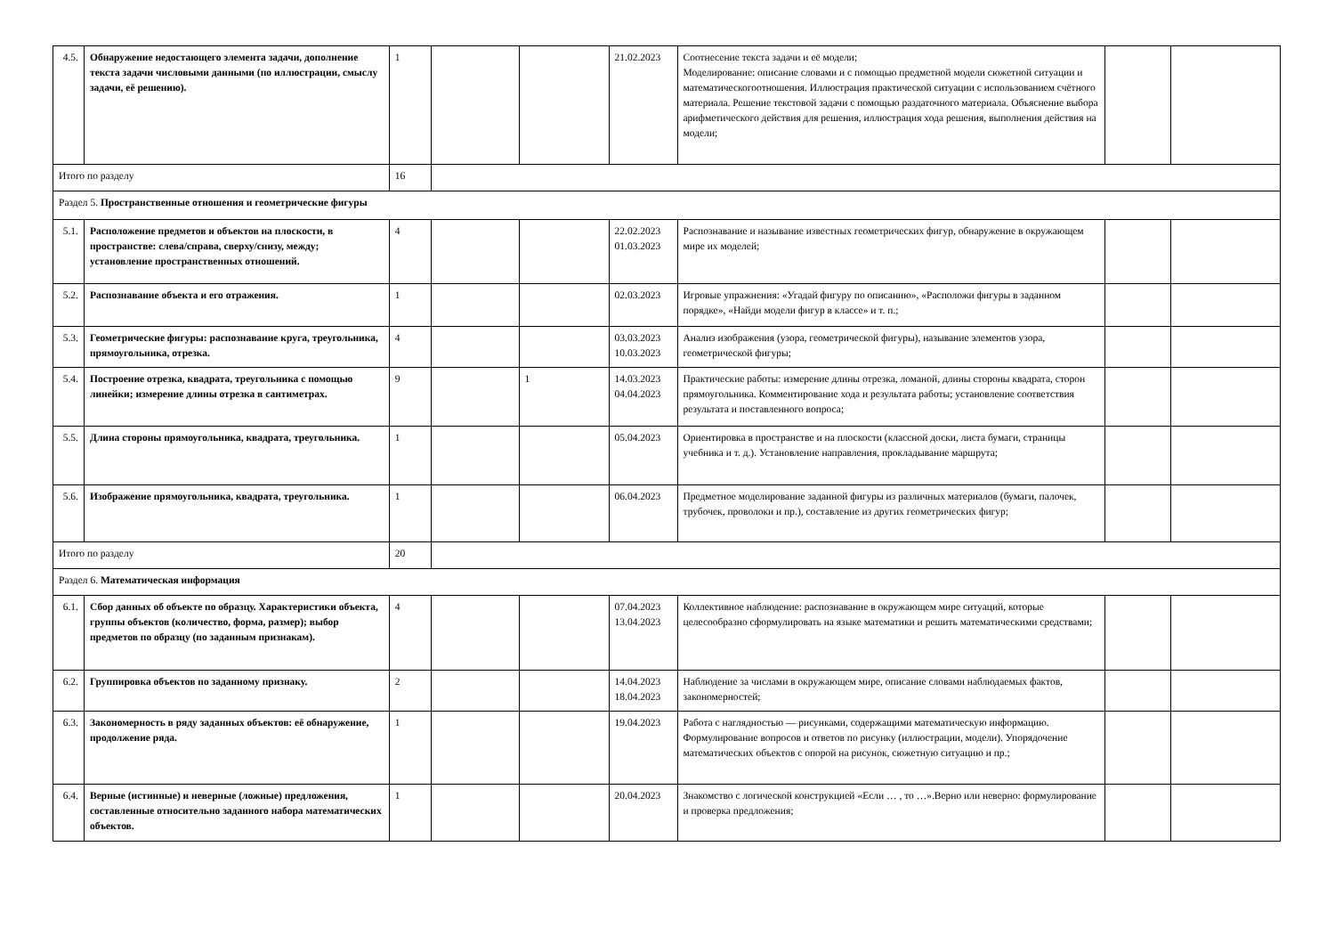| 4.5. | Обнаружение недостающего элемента задачи, дополнение текста задачи числовыми данными (по иллюстрации, смыслу задачи, её решению). | 1 | | | 21.02.2023 | Соотнесение текста задачи и её модели; Моделирование: описание словами и с помощью предметной модели сюжетной ситуации и математическогоотношения. Иллюстрация практической ситуации с использованием счётного материала. Решение текстовой задачи с помощью раздаточного материала. Объяснение выбора арифметического действия для решения, иллюстрация хода решения, выполнения действия на модели; | | |
| Итого по разделу | | 16 | | | | | | |
| Раздел 5. Пространственные отношения и геометрические фигуры | | | | | | | | |
| 5.1. | Расположение предметов и объектов на плоскости, в пространстве: слева/справа, сверху/снизу, между; установление пространственных отношений. | 4 | | | 22.02.2023 01.03.2023 | Распознавание и называние известных геометрических фигур, обнаружение в окружающем мире их моделей; | | |
| 5.2. | Распознавание объекта и его отражения. | 1 | | | 02.03.2023 | Игровые упражнения: «Угадай фигуру по описанию», «Расположи фигуры в заданном порядке», «Найди модели фигур в классе» и т. п.; | | |
| 5.3. | Геометрические фигуры: распознавание круга, треугольника, прямоугольника, отрезка. | 4 | | | 03.03.2023 10.03.2023 | Анализ изображения (узора, геометрической фигуры), называние элементов узора, геометрической фигуры; | | |
| 5.4. | Построение отрезка, квадрата, треугольника с помощью линейки; измерение длины отрезка в сантиметрах. | 9 | | 1 | 14.03.2023 04.04.2023 | Практические работы: измерение длины отрезка, ломаной, длины стороны квадрата, сторон прямоугольника. Комментирование хода и результата работы; установление соответствия результата и поставленного вопроса; | | |
| 5.5. | Длина стороны прямоугольника, квадрата, треугольника. | 1 | | | 05.04.2023 | Ориентировка в пространстве и на плоскости (классной доски, листа бумаги, страницы учебника и т. д.). Установление направления, прокладывание маршрута; | | |
| 5.6. | Изображение прямоугольника, квадрата, треугольника. | 1 | | | 06.04.2023 | Предметное моделирование заданной фигуры из различных материалов (бумаги, палочек, трубочек, проволоки и пр.), составление из других геометрических фигур; | | |
| Итого по разделу | | 20 | | | | | | |
| Раздел 6. Математическая информация | | | | | | | | |
| 6.1. | Сбор данных об объекте по образцу. Характеристики объекта, группы объектов (количество, форма, размер); выбор предметов по образцу (по заданным признакам). | 4 | | | 07.04.2023 13.04.2023 | Коллективное наблюдение: распознавание в окружающем мире ситуаций, которые целесообразно сформулировать на языке математики и решить математическими средствами; | | |
| 6.2. | Группировка объектов по заданному признаку. | 2 | | | 14.04.2023 18.04.2023 | Наблюдение за числами в окружающем мире, описание словами наблюдаемых фактов, закономерностей; | | |
| 6.3. | Закономерность в ряду заданных объектов: её обнаружение, продолжение ряда. | 1 | | | 19.04.2023 | Работа с наглядностью — рисунками, содержащими математическую информацию. Формулирование вопросов и ответов по рисунку (иллюстрации, модели). Упорядочение математических объектов с опорой на рисунок, сюжетную ситуацию и пр.; | | |
| 6.4. | Верные (истинные) и неверные (ложные) предложения, составленные относительно заданного набора математических объектов. | 1 | | | 20.04.2023 | Знакомство с логической конструкцией «Если … , то …».Верно или неверно: формулирование и проверка предложения; | | |